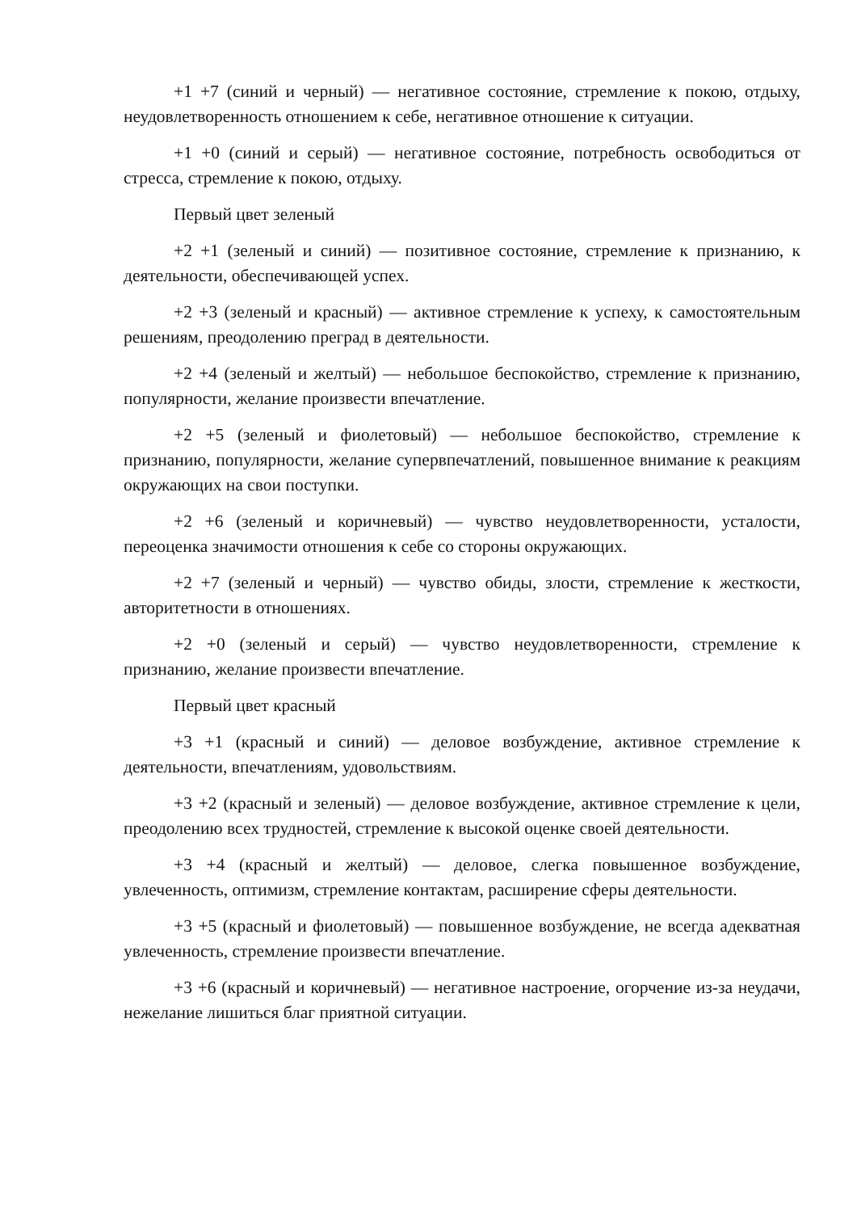+1 +7 (синий и черный) — негативное состояние, стремление к покою, отдыху, неудовлетворенность отношением к себе, негативное отношение к ситуации.
+1 +0 (синий и серый) — негативное состояние, потребность освободиться от стресса, стремление к покою, отдыху.
Первый цвет зеленый
+2 +1 (зеленый и синий) — позитивное состояние, стремление к признанию, к деятельности, обеспечивающей успех.
+2 +3 (зеленый и красный) — активное стремление к успеху, к самостоятельным решениям, преодолению преград в деятельности.
+2 +4 (зеленый и желтый) — небольшое беспокойство, стремление к признанию, популярности, желание произвести впечатление.
+2 +5 (зеленый и фиолетовый) — небольшое беспокойство, стремление к признанию, популярности, желание супервпечатлений, повышенное внимание к реакциям окружающих на свои поступки.
+2 +6 (зеленый и коричневый) — чувство неудовлетворенности, усталости, переоценка значимости отношения к себе со стороны окружающих.
+2 +7 (зеленый и черный) — чувство обиды, злости, стремление к жесткости, авторитетности в отношениях.
+2 +0 (зеленый и серый) — чувство неудовлетворенности, стремление к признанию, желание произвести впечатление.
Первый цвет красный
+3 +1 (красный и синий) — деловое возбуждение, активное стремление к деятельности, впечатлениям, удовольствиям.
+3 +2 (красный и зеленый) — деловое возбуждение, активное стремление к цели, преодолению всех трудностей, стремление к высокой оценке своей деятельности.
+3 +4 (красный и желтый) — деловое, слегка повышенное возбуждение, увлеченность, оптимизм, стремление контактам, расширение сферы деятельности.
+3 +5 (красный и фиолетовый) — повышенное возбуждение, не всегда адекватная увлеченность, стремление произвести впечатление.
+3 +6 (красный и коричневый) — негативное настроение, огорчение из-за неудачи, нежелание лишиться благ приятной ситуации.